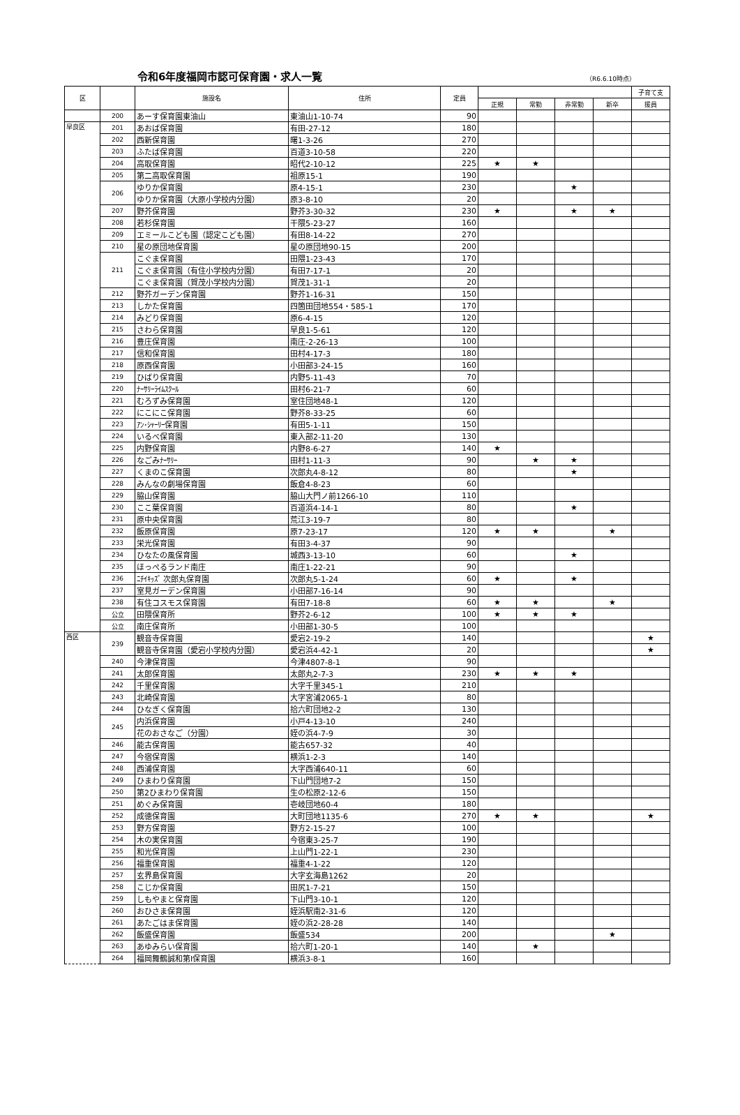令和6年度福岡市認可保育園・求人一覧
（R6.6.10時点）
| 区 | | 施設名 | 住所 | 定員 | | | | | 子育て支 |
| --- | --- | --- | --- | --- | --- | --- | --- | --- | --- |
| | | | | | 正規 | 常勤 | 非常勤 | 新卒 | 援員 |
| | 200 | あーす保育園東油山 | 東油山1-10-74 | 90 | | | | | |
| 早良区 | 201 | あおば保育園 | 有田-27-12 | 180 | | | | | |
| | 202 | 西新保育園 | 曙1-3-26 | 270 | | | | | |
| | 203 | ふたば保育園 | 百道3-10-58 | 220 | | | | | |
| | 204 | 高取保育園 | 昭代2-10-12 | 225 | ★ | ★ | | | |
| | 205 | 第二高取保育園 | 祖原15-1 | 190 | | | | | |
| | 206 | ゆりか保育園 | 原4-15-1 | 230 | | | ★ | | |
| | | ゆりか保育園（大原小学校内分園） | 原3-8-10 | 20 | | | | | |
| | 207 | 野芥保育園 | 野芥3-30-32 | 230 | ★ | | ★ | ★ | |
| | 208 | 若杉保育園 | 干隈5-23-27 | 160 | | | | | |
| | 209 | エミールこども園（認定こども園） | 有田8-14-22 | 270 | | | | | |
| | 210 | 星の原団地保育園 | 星の原団地90-15 | 200 | | | | | |
| | 211 | こぐま保育園 | 田隈1-23-43 | 170 | | | | | |
| | | こぐま保育園（有住小学校内分園） | 有田7-17-1 | 20 | | | | | |
| | | こぐま保育園（賀茂小学校内分園） | 賀茂1-31-1 | 20 | | | | | |
| | 212 | 野芥ガーデン保育園 | 野芥1-16-31 | 150 | | | | | |
| | 213 | しかた保育園 | 四箇田団地554・585-1 | 170 | | | | | |
| | 214 | みどり保育園 | 原6-4-15 | 120 | | | | | |
| | 215 | さわら保育園 | 早良1-5-61 | 120 | | | | | |
| | 216 | 豊庄保育園 | 南庄-2-26-13 | 100 | | | | | |
| | 217 | 信和保育園 | 田村4-17-3 | 180 | | | | | |
| | 218 | 原西保育園 | 小田部3-24-15 | 160 | | | | | |
| | 219 | ひばり保育園 | 内野5-11-43 | 70 | | | | | |
| | 220 | ﾅｰｻﾘｰﾗｲﾑｽｸｰﾙ | 田村6-21-7 | 60 | | | | | |
| | 221 | むろずみ保育園 | 室住団地48-1 | 120 | | | | | |
| | 222 | にこにこ保育園 | 野芥8-33-25 | 60 | | | | | |
| | 223 | ｱﾝ･ｼｬｰﾘｰ保育園 | 有田5-1-11 | 150 | | | | | |
| | 224 | いるべ保育園 | 東入部2-11-20 | 130 | | | | | |
| | 225 | 内野保育園 | 内野8-6-27 | 140 | ★ | | | | |
| | 226 | なごみﾅｰｻﾘｰ | 田村1-11-3 | 90 | | ★ | ★ | | |
| | 227 | くまのこ保育園 | 次郎丸4-8-12 | 80 | | | ★ | | |
| | 228 | みんなの劇場保育園 | 飯倉4-8-23 | 60 | | | | | |
| | 229 | 脇山保育園 | 脇山大門ノ前1266-10 | 110 | | | | | |
| | 230 | ここ葉保育園 | 百道浜4-14-1 | 80 | | | ★ | | |
| | 231 | 原中央保育園 | 荒江3-19-7 | 80 | | | | | |
| | 232 | 飯原保育園 | 原7-23-17 | 120 | ★ | ★ | | ★ | |
| | 233 | 栄光保育園 | 有田3-4-37 | 90 | | | | | |
| | 234 | ひなたの風保育園 | 城西3-13-10 | 60 | | | ★ | | |
| | 235 | ほっぺるランド南庄 | 南庄1-22-21 | 90 | | | | | |
| | 236 | ﾆﾁｲｷｯｽﾞ 次郎丸保育園 | 次郎丸5-1-24 | 60 | ★ | | ★ | | |
| | 237 | 室見ガーデン保育園 | 小田部7-16-14 | 90 | | | | | |
| | 238 | 有住コスモス保育園 | 有田7-18-8 | 60 | ★ | ★ | | ★ | |
| | 公立 | 田隈保育所 | 野芥2-6-12 | 100 | ★ | ★ | ★ | | |
| | 公立 | 南庄保育所 | 小田部1-30-5 | 100 | | | | | |
| 西区 | 239 | 観音寺保育園 | 愛宕2-19-2 | 140 | | | | | ★ |
| | | 観音寺保育園（愛宕小学校内分園） | 愛宕浜4-42-1 | 20 | | | | | ★ |
| | 240 | 今津保育園 | 今津4807-8-1 | 90 | | | | | |
| | 241 | 太郎保育園 | 太郎丸2-7-3 | 230 | ★ | ★ | ★ | | |
| | 242 | 千里保育園 | 大字千里345-1 | 210 | | | | | |
| | 243 | 北崎保育園 | 大字宮浦2065-1 | 80 | | | | | |
| | 244 | ひなぎく保育園 | 拾六町団地2-2 | 130 | | | | | |
| | 245 | 内浜保育園 | 小戸4-13-10 | 240 | | | | | |
| | | 花のおさなご（分園） | 姪の浜4-7-9 | 30 | | | | | |
| | 246 | 能古保育園 | 能古657-32 | 40 | | | | | |
| | 247 | 今宿保育園 | 横浜1-2-3 | 140 | | | | | |
| | 248 | 西浦保育園 | 大字西浦640-11 | 60 | | | | | |
| | 249 | ひまわり保育園 | 下山門団地7-2 | 150 | | | | | |
| | 250 | 第2ひまわり保育園 | 生の松原2-12-6 | 150 | | | | | |
| | 251 | めぐみ保育園 | 壱岐団地60-4 | 180 | | | | | |
| | 252 | 成徳保育園 | 大町団地1135-6 | 270 | ★ | ★ | | | ★ |
| | 253 | 野方保育園 | 野方2-15-27 | 100 | | | | | |
| | 254 | 木の実保育園 | 今宿東3-25-7 | 190 | | | | | |
| | 255 | 和光保育園 | 上山門1-22-1 | 230 | | | | | |
| | 256 | 福重保育園 | 福重4-1-22 | 120 | | | | | |
| | 257 | 玄界島保育園 | 大字玄海島1262 | 20 | | | | | |
| | 258 | こじか保育園 | 田尻1-7-21 | 150 | | | | | |
| | 259 | しもやまと保育園 | 下山門3-10-1 | 120 | | | | | |
| | 260 | おひさま保育園 | 姪浜駅南2-31-6 | 120 | | | | | |
| | 261 | あたごはま保育園 | 姪の浜2-28-28 | 140 | | | | | |
| | 262 | 飯盛保育園 | 飯盛534 | 200 | | | | ★ | |
| | 263 | あゆみらい保育園 | 拾六町1-20-1 | 140 | | ★ | | | |
| | 264 | 福岡舞鶴誠和第Ⅰ保育園 | 横浜3-8-1 | 160 | | | | | |